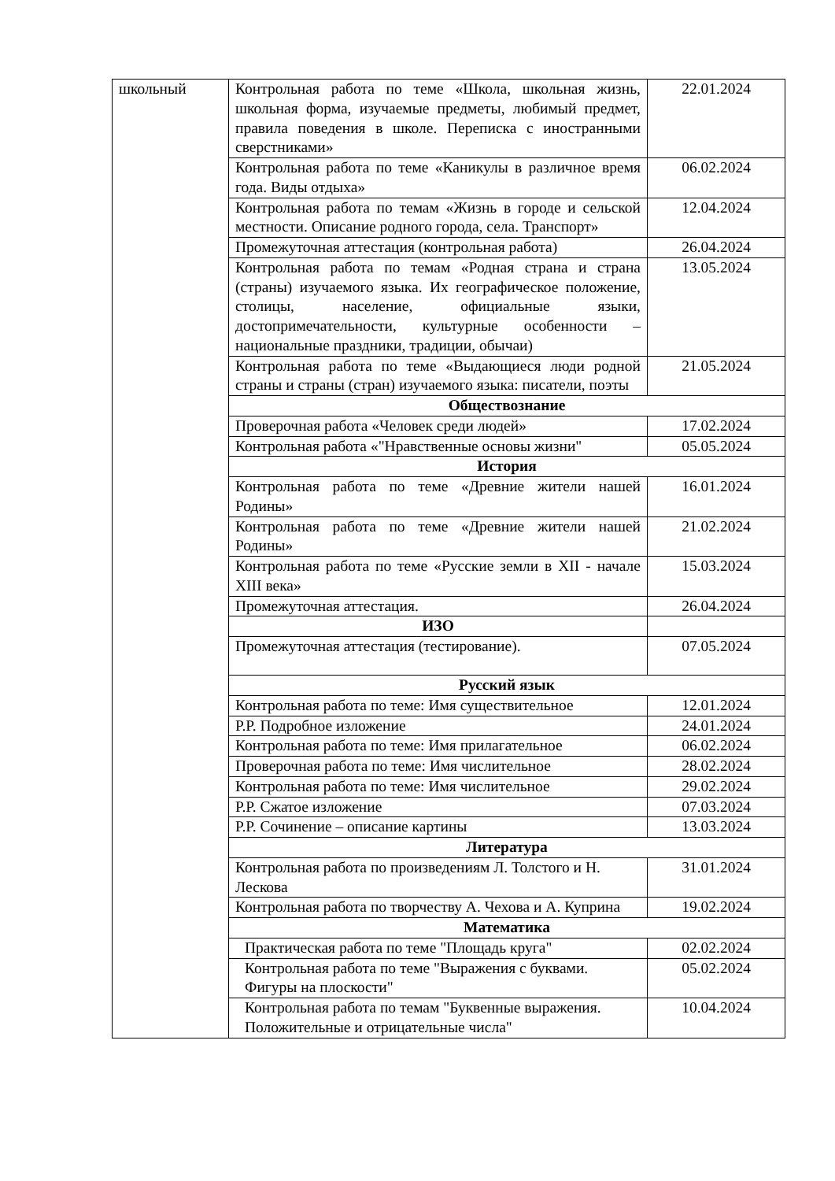| школьный | Контрольная работа по теме «Школа, школьная жизнь, школьная форма, изучаемые предметы, любимый предмет, правила поведения в школе. Переписка с иностранными сверстниками» | 22.01.2024 |
| | Контрольная работа по теме «Каникулы в различное время года. Виды отдыха» | 06.02.2024 |
| | Контрольная работа по темам «Жизнь в городе и сельской местности. Описание родного города, села. Транспорт» | 12.04.2024 |
| | Промежуточная аттестация (контрольная работа) | 26.04.2024 |
| | Контрольная работа по темам «Родная страна и страна (страны) изучаемого языка. Их географическое положение, столицы, население, официальные языки, достопримечательности, культурные особенности – национальные праздники, традиции, обычаи) | 13.05.2024 |
| | Контрольная работа по теме «Выдающиеся люди родной страны и страны (стран) изучаемого языка: писатели, поэты | 21.05.2024 |
| | Обществознание | |
| | Проверочная работа «Человек среди людей» | 17.02.2024 |
| | Контрольная работа «"Нравственные основы жизни" | 05.05.2024 |
| | История | |
| | Контрольная работа по теме «Древние жители нашей Родины» | 16.01.2024 |
| | Контрольная работа по теме «Древние жители нашей Родины» | 21.02.2024 |
| | Контрольная работа по теме «Русские земли в XII - начале XIII века» | 15.03.2024 |
| | Промежуточная аттестация. | 26.04.2024 |
| | ИЗО | |
| | Промежуточная аттестация (тестирование). | 07.05.2024 |
| | Русский язык | |
| | Контрольная работа по теме: Имя существительное | 12.01.2024 |
| | Р.Р. Подробное изложение | 24.01.2024 |
| | Контрольная работа по теме: Имя прилагательное | 06.02.2024 |
| | Проверочная работа по теме: Имя числительное | 28.02.2024 |
| | Контрольная работа по теме: Имя числительное | 29.02.2024 |
| | Р.Р. Сжатое изложение | 07.03.2024 |
| | Р.Р. Сочинение – описание картины | 13.03.2024 |
| | Литература | |
| | Контрольная работа по произведениям Л. Толстого и Н. Лескова | 31.01.2024 |
| | Контрольная работа по творчеству А. Чехова и А. Куприна | 19.02.2024 |
| | Математика | |
| | Практическая работа по теме "Площадь круга" | 02.02.2024 |
| | Контрольная работа по теме "Выражения с буквами. Фигуры на плоскости" | 05.02.2024 |
| | Контрольная работа по темам "Буквенные выражения. Положительные и отрицательные числа" | 10.04.2024 |